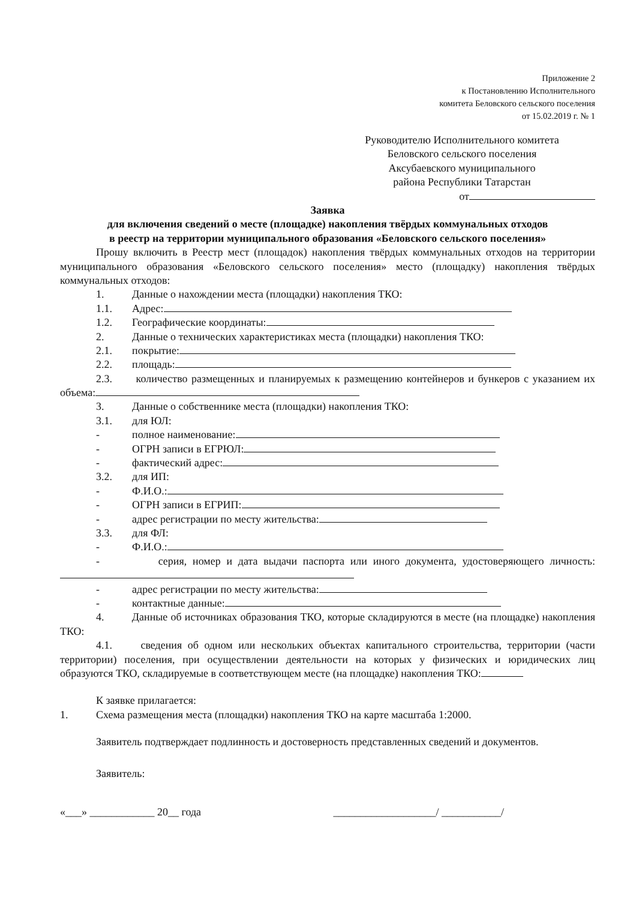Приложение 2
к Постановлению Исполнительного
комитета Беловского сельского поселения
от 15.02.2019 г. № 1
Руководителю Исполнительного комитета
Беловского сельского поселения
Аксубаевского муниципального
района Республики Татарстан
от
Заявка
для включения сведений о месте (площадке) накопления твёрдых коммунальных отходов
в реестр на территории муниципального образования «Беловского сельского поселения»
Прошу включить в Реестр мест (площадок) накопления твёрдых коммунальных отходов на территории муниципального образования «Беловского сельского поселения» место (площадку) накопления твёрдых коммунальных отходов:
1. Данные о нахождении места (площадки) накопления ТКО:
1.1. Адрес:
1.2. Географические координаты:
2. Данные о технических характеристиках места (площадки) накопления ТКО:
2.1. покрытие:
2.2. площадь:
2.3. количество размещенных и планируемых к размещению контейнеров и бункеров с указанием их объема:
3. Данные о собственнике места (площадки) накопления ТКО:
3.1. для ЮЛ:
- полное наименование:
- ОГРН записи в ЕГРЮЛ:
- фактический адрес:
3.2. для ИП:
- Ф.И.О.:
- ОГРН записи в ЕГРИП:
- адрес регистрации по месту жительства:
3.3. для ФЛ:
- Ф.И.О.:
- серия, номер и дата выдачи паспорта или иного документа, удостоверяющего личность:
- адрес регистрации по месту жительства:
- контактные данные:
4. Данные об источниках образования ТКО, которые складируются в месте (на площадке) накопления ТКО:
4.1. сведения об одном или нескольких объектах капитального строительства, территории (части территории) поселения, при осуществлении деятельности на которых у физических и юридических лиц образуются ТКО, складируемые в соответствующем месте (на площадке) накопления ТКО:
К заявке прилагается:
1. Схема размещения места (площадки) накопления ТКО на карте масштаба 1:2000.
Заявитель подтверждает подлинность и достоверность представленных сведений и документов.
Заявитель:
«___» ____________ 20__ года ___________________/ ___________/